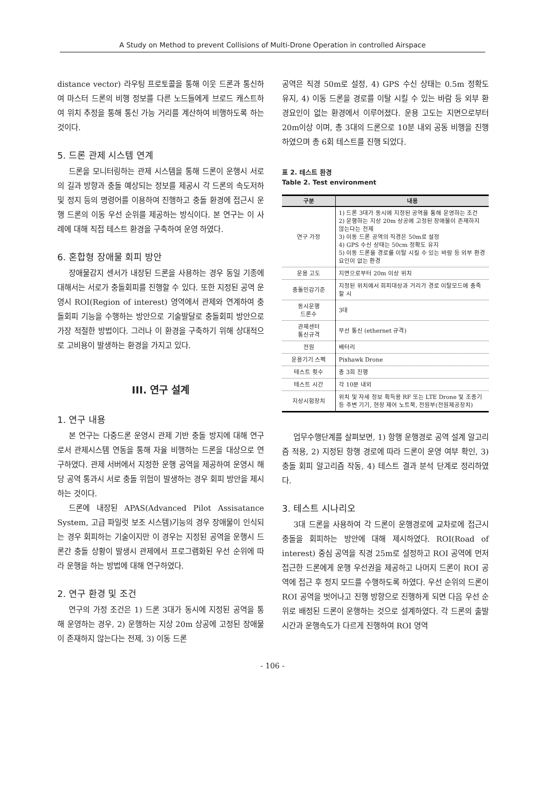A Study on Method to prevent Collisions of Multi-Drone Operation in controlled Airspace
distance vector) 라우팅 프로토콜을 통해 이웃 드론과 통신하여 마스터 드론의 비행 정보를 다른 노드들에게 브로드 캐스트하여 위치 추정을 통해 통신 가능 거리를 계산하여 비행하도록 하는 것이다.
5. 드론 관제 시스템 연계
드론을 모니터링하는 관제 시스템을 통해 드론이 운행시 서로의 길과 방향과 충돌 예상되는 정보를 제공시 각 드론의 속도저하 및 정지 등의 명령어를 이용하여 진행하고 충돌 환경에 접근시 운행 드론의 이동 우선 순위를 제공하는 방식이다. 본 연구는 이 사례에 대해 직접 테스트 환경을 구축하여 운영 하였다.
6. 혼합형 장애물 회피 방안
장애물감지 센서가 내장된 드론을 사용하는 경우 동일 기종에 대해서는 서로가 충돌회피를 진행할 수 있다. 또한 지정된 공역 운영시 ROI(Region of interest) 영역에서 관제와 연계하여 충돌회피 기능을 수행하는 방안으로 기술발달로 충돌회피 방안으로 가장 적절한 방법이다. 그러나 이 환경을 구축하기 위해 상대적으로 고비용이 발생하는 환경을 가지고 있다.
III. 연구 설계
1. 연구 내용
본 연구는 다중드론 운영시 관제 기반 충돌 방지에 대해 연구로서 관제시스템 연동을 통해 자율 비행하는 드론을 대상으로 연구하였다. 관제 서버에서 지정한 운행 공역을 제공하여 운영시 해당 공역 통과시 서로 충돌 위험이 발생하는 경우 회피 방안을 제시하는 것이다.
드론에 내장된 APAS(Advanced Pilot Assisatance System, 고급 파일럿 보조 시스템)기능의 경우 장애물이 인식되는 경우 회피하는 기술이지만 이 경우는 지정된 공역을 운행시 드론간 충돌 상황이 발생시 관제에서 프로그램화된 우선 순위에 따라 운행을 하는 방법에 대해 연구하였다.
2. 연구 환경 및 조건
연구의 가정 조건은 1) 드론 3대가 동시에 지정된 공역을 통해 운영하는 경우, 2) 운행하는 지상 20m 상공에 고정된 장애물이 존재하지 않는다는 전제, 3) 이동 드론
공역은 직경 50m로 설정, 4) GPS 수신 상태는 0.5m 정확도 유지, 4) 이동 드론을 경로를 이탈 시킬 수 있는 바람 등 외부 환경요인이 없는 환경에서 이루어졌다. 운용 고도는 지면으로부터 20m이상 이며, 총 3대의 드론으로 10분 내외 공동 비행을 진행하였으며 총 6회 테스트를 진행 되었다.
표 2. 테스트 환경
Table 2. Test environment
| 구분 | 내용 |
| --- | --- |
| 연구 가정 | 1) 드론 3대가 동시에 지정된 공역을 통해 운영하는 조건 2) 운행하는 지상 20m 상공에 고정된 장애물이 존재하지 않는다는 전제 3) 이동 드론 공역의 직경은 50m로 설정 4) GPS 수신 상태는 50cm 정확도 유지 5) 이동 드론을 경로를 이탈 시킬 수 있는 바람 등 외부 환경요인이 없는 환경 |
| 운용 고도 | 지면으로부터 20m 이상 위치 |
| 충돌민감기준 | 지정된 위치에서 회피대상과 거리가 경로 이탈모드에 충족할 시 |
| 동시운행 드론수 | 3대 |
| 관제센터 통신규격 | 무선 통신 (ethernet 규격) |
| 전원 | 배터리 |
| 운용기기 스펙 | Pixhawk Drone |
| 테스트 횟수 | 총 3회 진행 |
| 테스트 시간 | 각 10분 내외 |
| 지상시험장치 | 위치 및 자세 정보 획득용 RF 또는 LTE Drone 및 조종기 등 주변 기기, 현장 제어 노트북, 전원부(전원제공장치) |
업무수행단계를 살펴보면, 1) 항행 운행경로 공역 설계 알고리즘 적용, 2) 지정된 항행 경로에 따라 드론이 운영 여부 확인, 3) 충돌 회피 알고리즘 작동, 4) 테스트 결과 분석 단계로 정리하였다.
3. 테스트 시나리오
3대 드론을 사용하여 각 드론이 운행경로에 교차로에 접근시 충돌을 회피하는 방안에 대해 제시하였다. ROI(Road of interest) 중심 공역을 직경 25m로 설정하고 ROI 공역에 먼저 접근한 드론에게 운행 우선권을 제공하고 나머지 드론이 ROI 공역에 접근 후 정지 모드를 수행하도록 하였다. 우선 순위의 드론이 ROI 공역을 벗어나고 진행 방향으로 진행하게 되면 다음 우선 순위로 배정된 드론이 운행하는 것으로 설계하였다. 각 드론의 출발 시간과 운행속도가 다르게 진행하여 ROI 영역
- 106 -